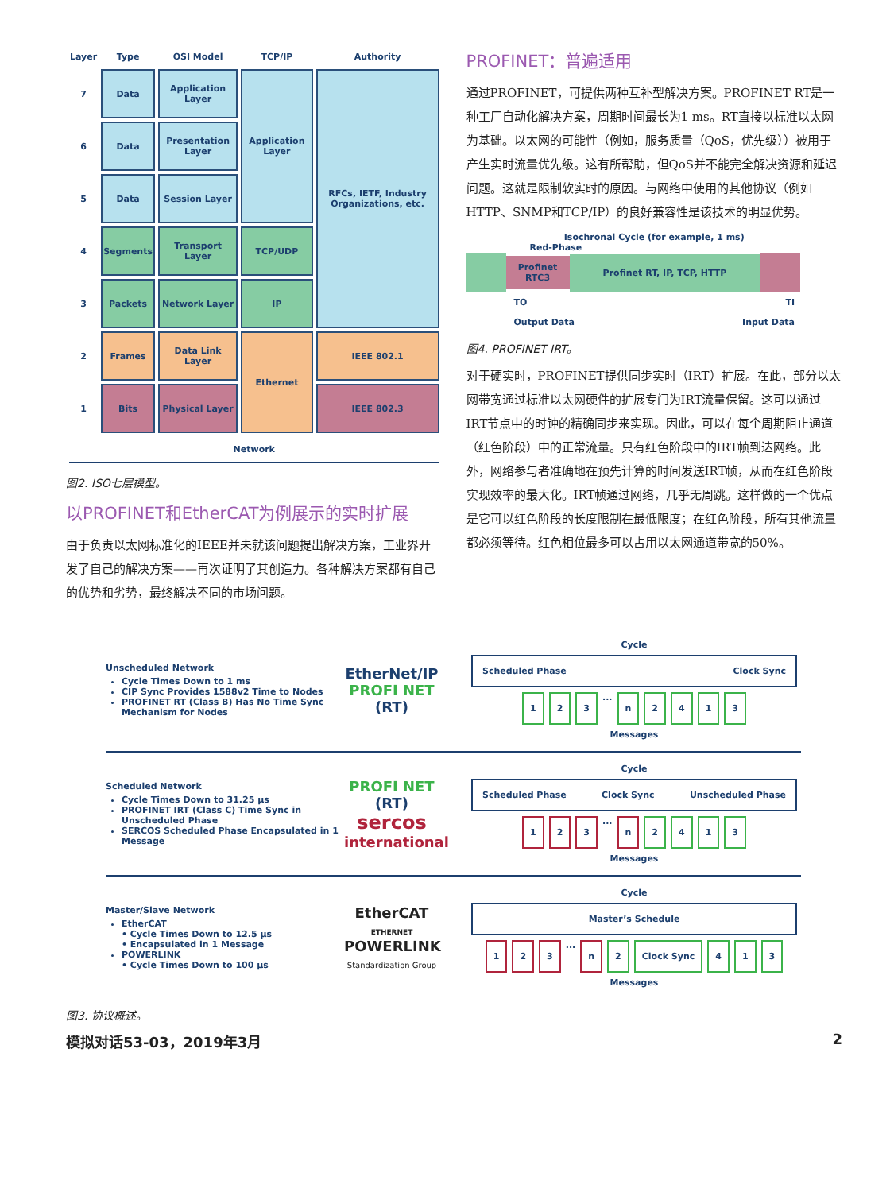| Layer | Type | OSI Model | TCP/IP | Authority |
| --- | --- | --- | --- | --- |
| 7 | Data | Application Layer | Application Layer | RFCs, IETF, Industry Organizations, etc. |
| 6 | Data | Presentation Layer | | |
| 5 | Data | Session Layer | | |
| 4 | Segments | Transport Layer | TCP/UDP | |
| 3 | Packets | Network Layer | IP | |
| 2 | Frames | Data Link Layer | Ethernet | IEEE 802.1 |
| 1 | Bits | Physical Layer | | IEEE 802.3 |
| Network | | | | |
图2. ISO七层模型。
以PROFINET和EtherCAT为例展示的实时扩展
由于负责以太网标准化的IEEE并未就该问题提出解决方案，工业界开发了自己的解决方案——再次证明了其创造力。各种解决方案都有自己的优势和劣势，最终解决不同的市场问题。
PROFINET：普遍适用
通过PROFINET，可提供两种互补型解决方案。PROFINET RT是一种工厂自动化解决方案，周期时间最长为1 ms。RT直接以标准以太网为基础。以太网的可能性（例如，服务质量（QoS，优先级））被用于产生实时流量优先级。这有所帮助，但QoS并不能完全解决资源和延迟问题。这就是限制软实时的原因。与网络中使用的其他协议（例如HTTP、SNMP和TCP/IP）的良好兼容性是该技术的明显优势。
Isochronal Cycle (for example, 1 ms)
Red-Phase
Profinet RTC3 Profinet RT, IP, TCP, HTTP
TO TI
Output Data Input Data
图4. PROFINET IRT。
对于硬实时，PROFINET提供同步实时（IRT）扩展。在此，部分以太网带宽通过标准以太网硬件的扩展专门为IRT流量保留。这可以通过IRT节点中的时钟的精确同步来实现。因此，可以在每个周期阻止通道（红色阶段）中的正常流量。只有红色阶段中的IRT帧到达网络。此外，网络参与者准确地在预先计算的时间发送IRT帧，从而在红色阶段实现效率的最大化。IRT帧通过网络，几乎无周跳。这样做的一个优点是它可以红色阶段的长度限制在最低限度；在红色阶段，所有其他流量都必须等待。红色相位最多可以占用以太网通道带宽的50%。
Unscheduled Network
Cycle Times Down to 1 ms
CIP Sync Provides 1588v2 Time to Nodes
PROFINET RT (Class B) Has No Time Sync Mechanism for Nodes
EtherNet/IP
PROFI NET (RT)
Cycle
Scheduled Phase Clock Sync
1 2 3 ... n 2413
Messages
Scheduled Network
Cycle Times Down to 31.25 µs
PROFINET IRT (Class C) Time Sync in Unscheduled Phase
SERCOS Scheduled Phase Encapsulated in 1 Message
PROFI NET (RT)
sercos
international
Cycle
Scheduled Phase Clock Sync Unscheduled Phase
1 2 3 ... n 2413
Messages
Master/Slave Network
EtherCAT
• Cycle Times Down to 12.5 µs
• Encapsulated in 1 Message
POWERLINK
• Cycle Times Down to 100 µs
EtherCAT
ETHERNET POWERLINK
Standardization Group
Cycle
Master’s Schedule
1 2 3 ... n 2 Clock Sync 4 1 3
Messages
图3. 协议概述。
模拟对话53-03，2019年3月 2